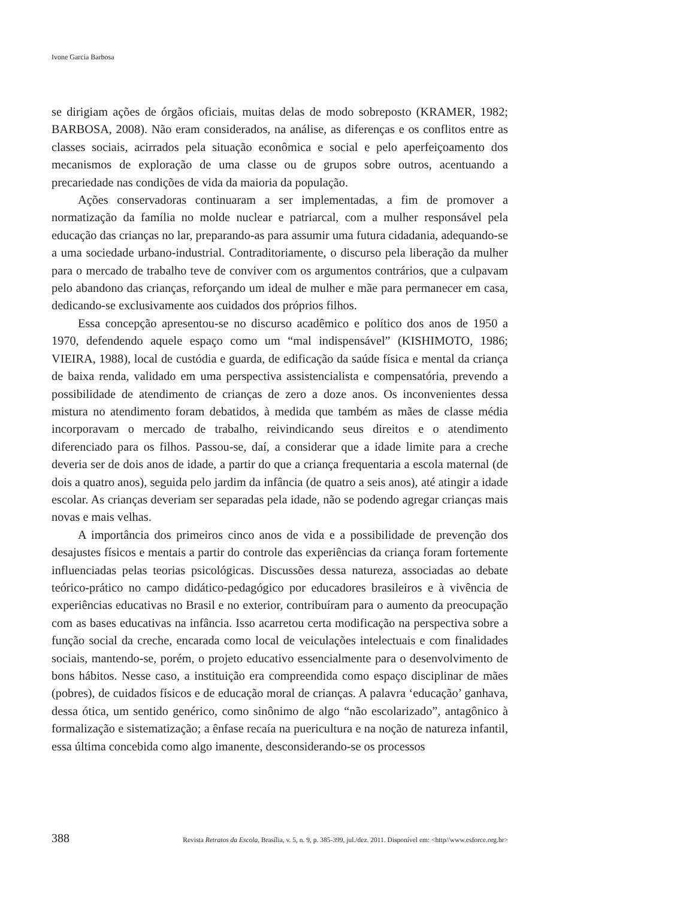Ivone Garcia Barbosa
se dirigiam ações de órgãos oficiais, muitas delas de modo sobreposto (KRAMER, 1982; BARBOSA, 2008). Não eram considerados, na análise, as diferenças e os conflitos entre as classes sociais, acirrados pela situação econômica e social e pelo aperfeiçoamento dos mecanismos de exploração de uma classe ou de grupos sobre outros, acentuando a precariedade nas condições de vida da maioria da população.
Ações conservadoras continuaram a ser implementadas, a fim de promover a normatização da família no molde nuclear e patriarcal, com a mulher responsável pela educação das crianças no lar, preparando-as para assumir uma futura cidadania, adequando-se a uma sociedade urbano-industrial. Contraditoriamente, o discurso pela liberação da mulher para o mercado de trabalho teve de conviver com os argumentos contrários, que a culpavam pelo abandono das crianças, reforçando um ideal de mulher e mãe para permanecer em casa, dedicando-se exclusivamente aos cuidados dos próprios filhos.
Essa concepção apresentou-se no discurso acadêmico e político dos anos de 1950 a 1970, defendendo aquele espaço como um “mal indispensável” (KISHIMOTO, 1986; VIEIRA, 1988), local de custódia e guarda, de edificação da saúde física e mental da criança de baixa renda, validado em uma perspectiva assistencialista e compensatória, prevendo a possibilidade de atendimento de crianças de zero a doze anos. Os inconvenientes dessa mistura no atendimento foram debatidos, à medida que também as mães de classe média incorporavam o mercado de trabalho, reivindicando seus direitos e o atendimento diferenciado para os filhos. Passou-se, daí, a considerar que a idade limite para a creche deveria ser de dois anos de idade, a partir do que a criança frequentaria a escola maternal (de dois a quatro anos), seguida pelo jardim da infância (de quatro a seis anos), até atingir a idade escolar. As crianças deveriam ser separadas pela idade, não se podendo agregar crianças mais novas e mais velhas.
A importância dos primeiros cinco anos de vida e a possibilidade de prevenção dos desajustes físicos e mentais a partir do controle das experiências da criança foram fortemente influenciadas pelas teorias psicológicas. Discussões dessa natureza, associadas ao debate teórico-prático no campo didático-pedagógico por educadores brasileiros e à vivência de experiências educativas no Brasil e no exterior, contribuíram para o aumento da preocupação com as bases educativas na infância. Isso acarretou certa modificação na perspectiva sobre a função social da creche, encarada como local de veiculações intelectuais e com finalidades sociais, mantendo-se, porém, o projeto educativo essencialmente para o desenvolvimento de bons hábitos. Nesse caso, a instituição era compreendida como espaço disciplinar de mães (pobres), de cuidados físicos e de educação moral de crianças. A palavra ‘educação’ ganhava, dessa ótica, um sentido genérico, como sinônimo de algo “não escolarizado”, antagônico à formalização e sistematização; a ênfase recaía na puericultura e na noção de natureza infantil, essa última concebida como algo imanente, desconsiderando-se os processos
388 Revista Retratos da Escola, Brasília, v. 5, n. 9, p. 385-399, jul./dez. 2011. Disponível em: <http//www.esforce.org.br>